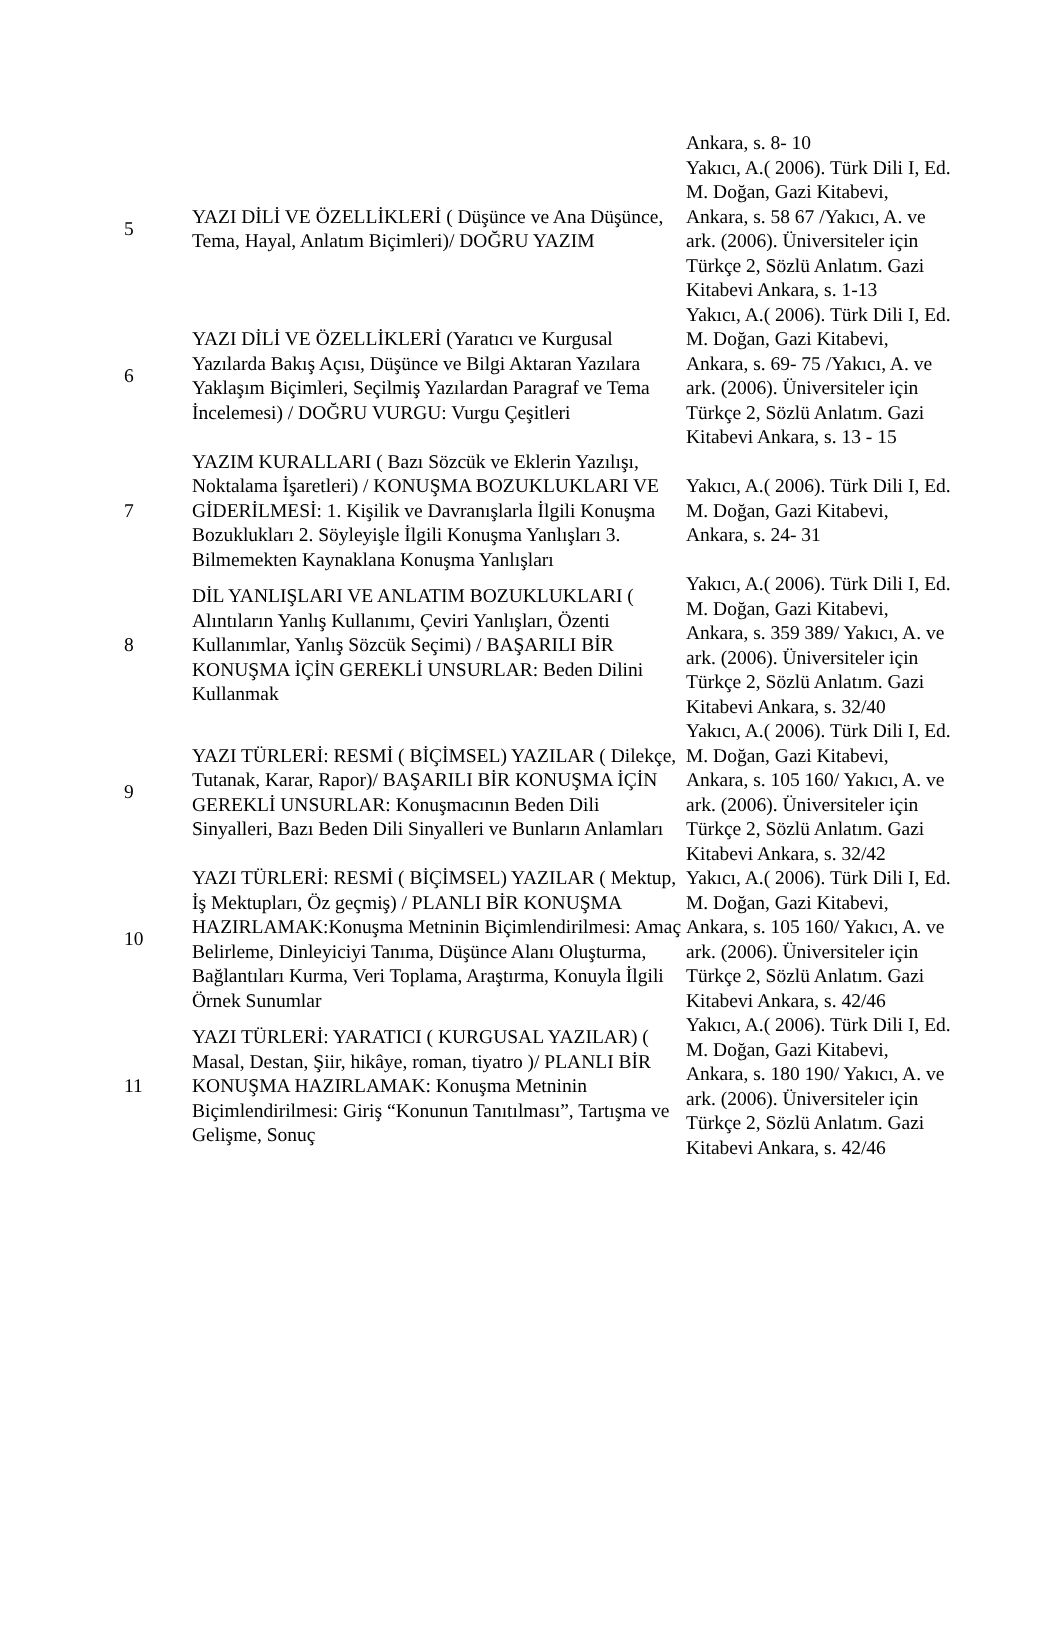| | | Ankara, s. 8- 10 |
| 5 | YAZI DİLİ VE ÖZELLİKLERİ ( Düşünce ve Ana Düşünce, Tema, Hayal, Anlatım Biçimleri)/ DOĞRU YAZIM | Yakıcı, A.( 2006). Türk Dili I, Ed. M. Doğan, Gazi Kitabevi, Ankara, s. 58 67 /Yakıcı, A. ve ark. (2006). Üniversiteler için Türkçe 2, Sözlü Anlatım. Gazi Kitabevi Ankara, s. 1-13 |
| 6 | YAZI DİLİ VE ÖZELLİKLERİ (Yaratıcı ve Kurgusal Yazılarda Bakış Açısı, Düşünce ve Bilgi Aktaran Yazılara Yaklaşım Biçimleri, Seçilmiş Yazılardan Paragraf ve Tema İncelemesi) / DOĞRU VURGU: Vurgu Çeşitleri | Yakıcı, A.( 2006). Türk Dili I, Ed. M. Doğan, Gazi Kitabevi, Ankara, s. 69- 75 /Yakıcı, A. ve ark. (2006). Üniversiteler için Türkçe 2, Sözlü Anlatım. Gazi Kitabevi Ankara, s. 13 - 15 |
| 7 | YAZIM KURALLARI ( Bazı Sözcük ve Eklerin Yazılışı, Noktalama İşaretleri) / KONUŞMA BOZUKLUKLARI VE GİDERİLMESİ: 1. Kişilik ve Davranışlarla İlgili Konuşma Bozuklukları 2. Söyleyişle İlgili Konuşma Yanlışları 3. Bilmemekten Kaynaklana Konuşma Yanlışları | Yakıcı, A.( 2006). Türk Dili I, Ed. M. Doğan, Gazi Kitabevi, Ankara, s. 24- 31 |
| 8 | DİL YANLIŞLARI VE ANLATIM BOZUKLUKLARI ( Alıntıların Yanlış Kullanımı, Çeviri Yanlışları, Özenti Kullanımlar, Yanlış Sözcük Seçimi) / BAŞARILI BİR KONUŞMA İÇİN GEREKLİ UNSURLAR: Beden Dilini Kullanmak | Yakıcı, A.( 2006). Türk Dili I, Ed. M. Doğan, Gazi Kitabevi, Ankara, s. 359 389/ Yakıcı, A. ve ark. (2006). Üniversiteler için Türkçe 2, Sözlü Anlatım. Gazi Kitabevi Ankara, s. 32/40 |
| 9 | YAZI TÜRLERİ: RESMİ ( BİÇİMSEL) YAZILAR ( Dilekçe, Tutanak, Karar, Rapor)/ BAŞARILI BİR KONUŞMA İÇİN GEREKLİ UNSURLAR: Konuşmacının Beden Dili Sinyalleri, Bazı Beden Dili Sinyalleri ve Bunların Anlamları | Yakıcı, A.( 2006). Türk Dili I, Ed. M. Doğan, Gazi Kitabevi, Ankara, s. 105 160/ Yakıcı, A. ve ark. (2006). Üniversiteler için Türkçe 2, Sözlü Anlatım. Gazi Kitabevi Ankara, s. 32/42 |
| 10 | YAZI TÜRLERİ: RESMİ ( BİÇİMSEL) YAZILAR ( Mektup, İş Mektupları, Öz geçmiş) / PLANLI BİR KONUŞMA HAZIRLAMAK:Konuşma Metninin Biçimlendirilmesi: Amaç Belirleme, Dinleyiciyi Tanıma, Düşünce Alanı Oluşturma, Bağlantıları Kurma, Veri Toplama, Araştırma, Konuyla İlgili Örnek Sunumlar | Yakıcı, A.( 2006). Türk Dili I, Ed. M. Doğan, Gazi Kitabevi, Ankara, s. 105 160/ Yakıcı, A. ve ark. (2006). Üniversiteler için Türkçe 2, Sözlü Anlatım. Gazi Kitabevi Ankara, s. 42/46 |
| 11 | YAZI TÜRLERİ: YARATICI ( KURGUSAL YAZILAR) ( Masal, Destan, Şiir, hikâye, roman, tiyatro )/ PLANLI BİR KONUŞMA HAZIRLAMAK: Konuşma Metninin Biçimlendirilmesi: Giriş “Konunun Tanıtılması”, Tartışma ve Gelişme, Sonuç | Yakıcı, A.( 2006). Türk Dili I, Ed. M. Doğan, Gazi Kitabevi, Ankara, s. 180 190/ Yakıcı, A. ve ark. (2006). Üniversiteler için Türkçe 2, Sözlü Anlatım. Gazi Kitabevi Ankara, s. 42/46 |